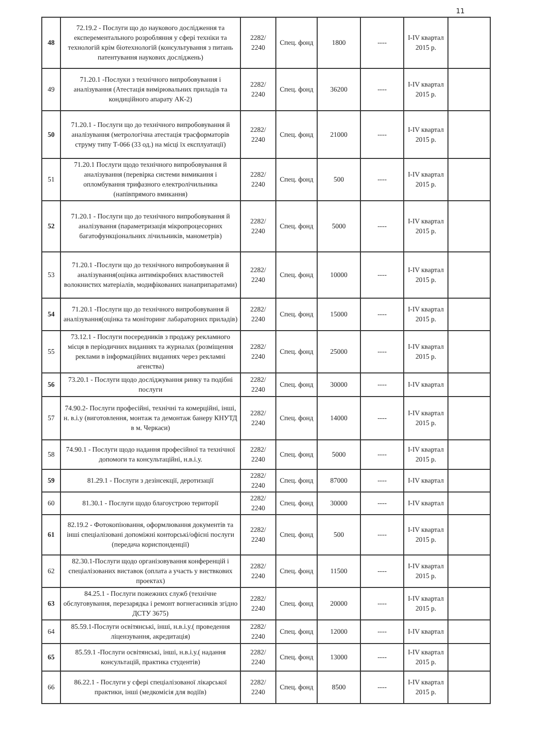11
| 48 | 72.19.2 - Послуги що до наукового дослідження та експерементального розробляння у сфері техніки та технологій крім біотехнологій (консультування з питань патентування наукових досліджень) | 2282/ 2240 | Спец. фонд | 1800 | ---- | I-IV квартал 2015 р. | |
| 49 | 71.20.1 -Послуки з технічного випробовування і аналізування (Атестація вимірювальних приладів та кондиційного апарату АК-2) | 2282/ 2240 | Спец. фонд | 36200 | ---- | I-IV квартал 2015 р. | |
| 50 | 71.20.1 - Послуги що до технічного випробовування й аналізування (метрологічна атестація трасформаторів струму типу Т-066 (33 од.) на місці їх експлуатації) | 2282/ 2240 | Спец. фонд | 21000 | ---- | I-IV квартал 2015 р. | |
| 51 | 71.20.1 Послуги щодо технічного випробовування й аналізування (перевірка системи вимикання і опломбування трифазного електролічильника (напівпрямого вмикання) | 2282/ 2240 | Спец. фонд | 500 | ---- | I-IV квартал 2015 р. | |
| 52 | 71.20.1 - Послуги що до технічного випробовування й аналізування (параметризація мікропроцесорних багатофункціональних лічильників, манометрів) | 2282/ 2240 | Спец. фонд | 5000 | ---- | I-IV квартал 2015 р. | |
| 53 | 71.20.1 -Послуги що до технічного випробовування й аналізування(оцінка антимікробних властивостей волокнистих матеріалів, модифікованих нанаприпаратами) | 2282/ 2240 | Спец. фонд | 10000 | ---- | I-IV квартал 2015 р. | |
| 54 | 71.20.1 -Послуги що до технічного випробовування й аналізування(оцінка та моніторинг лабараторних приладів) | 2282/ 2240 | Спец. фонд | 15000 | ---- | I-IV квартал 2015 р. | |
| 55 | 73.12.1 - Послуги посередників з продажу рекламного місця в періодичних виданнях та журналах (розміщення реклами в інформаційних виданнях через рекламні агенства) | 2282/ 2240 | Спец. фонд | 25000 | ---- | I-IV квартал 2015 р. | |
| 56 | 73.20.1 - Послуги щодо досліджування ринку та подібні послуги | 2282/ 2240 | Спец. фонд | 30000 | ---- | I-IV квартал | |
| 57 | 74.90.2- Послуги професійні, технічні та комерційні, інші, н. в.і.у (виготовлення, монтаж та демонтаж банеру КНУТД в м. Черкаси) | 2282/ 2240 | Спец. фонд | 14000 | ---- | I-IV квартал 2015 р. | |
| 58 | 74.90.1 - Послуги щодо надання професійної та технічної допомоги та консультаційні, н.в.і.у. | 2282/ 2240 | Спец. фонд | 5000 | ---- | I-IV квартал 2015 р. | |
| 59 | 81.29.1 - Послуги з дезінсекції, деротизації | 2282/ 2240 | Спец. фонд | 87000 | ---- | I-IV квартал | |
| 60 | 81.30.1 - Послуги щодо благоустрою території | 2282/ 2240 | Спец. фонд | 30000 | ---- | I-IV квартал | |
| 61 | 82.19.2 - Фотокопіювання, оформлювання документів та інші спеціалізовані допоміжні конторські/офісні послуги (передача кориспонденції) | 2282/ 2240 | Спец. фонд | 500 | ---- | I-IV квартал 2015 р. | |
| 62 | 82.30.1-Послуги щодо організовування конференцій і спеціалізованих виставок (оплата а участь у виствкових проектах) | 2282/ 2240 | Спец. фонд | 11500 | ---- | I-IV квартал 2015 р. | |
| 63 | 84.25.1 - Послуги пожежних служб (технічне обслуговування, перезарядка і ремонт вогнегасників згідно ДСТУ 3675) | 2282/ 2240 | Спец. фонд | 20000 | ---- | I-IV квартал 2015 р. | |
| 64 | 85.59.1-Послуги освітянські, інші, н.в.і.у.( проведення ліцензування, акредитація) | 2282/ 2240 | Спец. фонд | 12000 | ---- | I-IV квартал | |
| 65 | 85.59.1 -Послуги освітянські, інші, н.в.і.у.( надання консультацій, практика студентів) | 2282/ 2240 | Спец. фонд | 13000 | ---- | I-IV квартал 2015 р. | |
| 66 | 86.22.1 - Послуги у сфері спеціалізованої лікарської практики, інші (медкомісія для водіїв) | 2282/ 2240 | Спец. фонд | 8500 | ---- | I-IV квартал 2015 р. | |